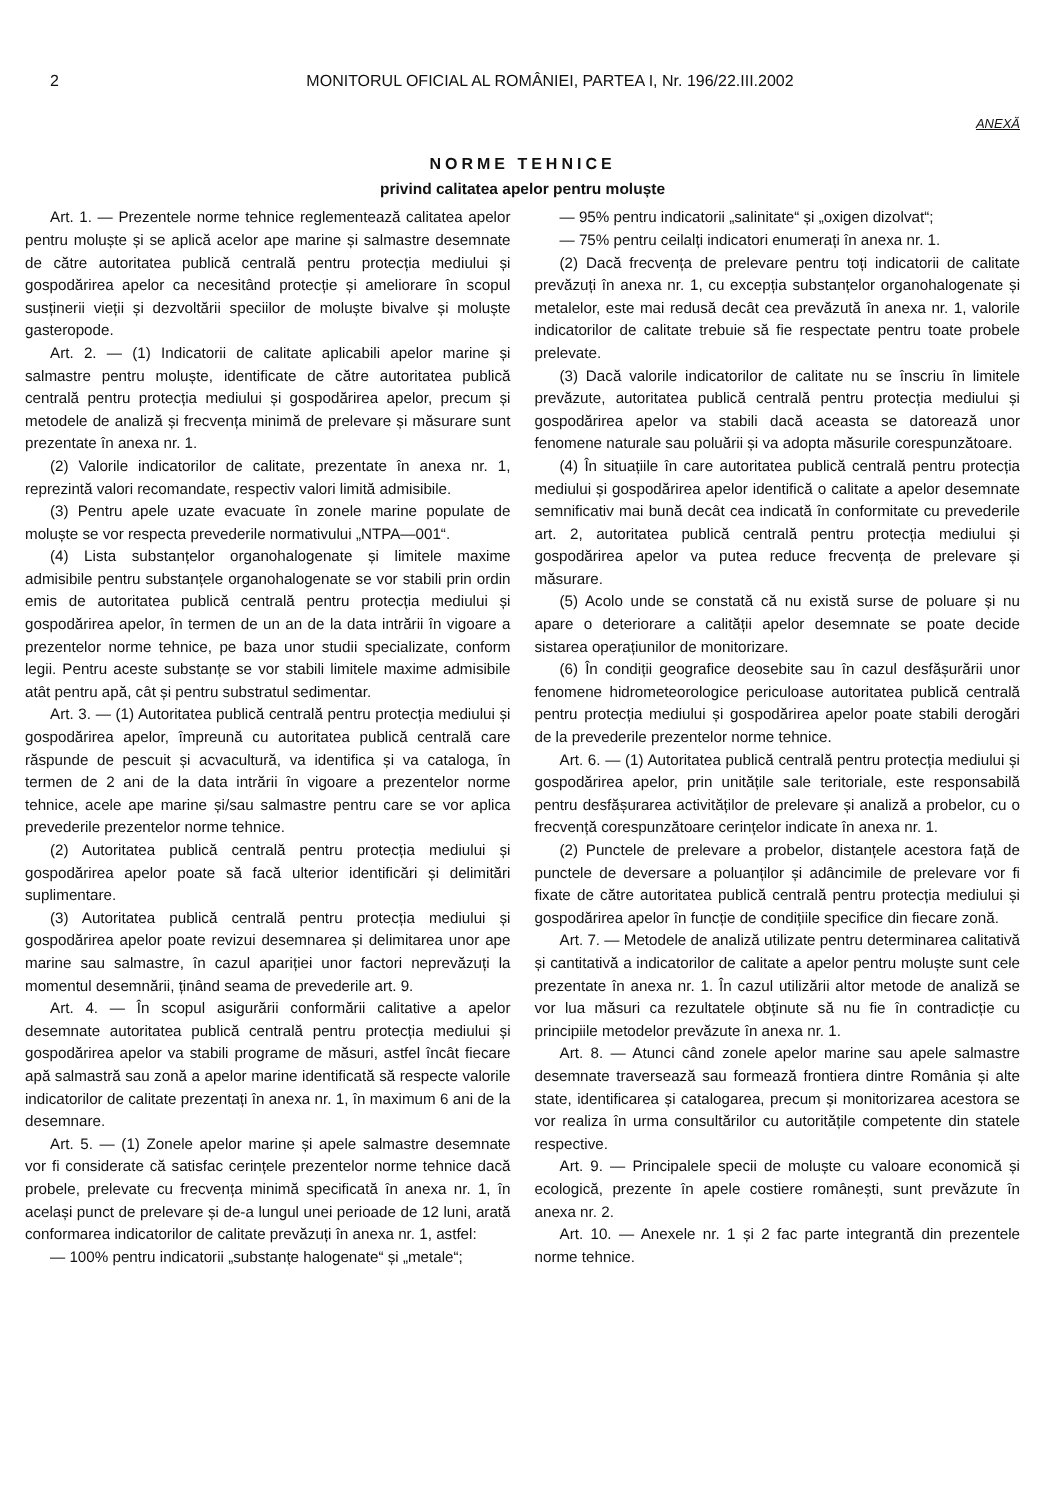2 MONITORUL OFICIAL AL ROMÂNIEI, PARTEA I, Nr. 196/22.III.2002
ANEXĂ
NORME TEHNICE
privind calitatea apelor pentru moluște
Art. 1. — Prezentele norme tehnice reglementează calitatea apelor pentru moluște și se aplică acelor ape marine și salmastre desemnate de către autoritatea publică centrală pentru protecția mediului și gospodărirea apelor ca necesitând protecție și ameliorare în scopul susținerii vieții și dezvoltării speciilor de moluște bivalve și moluște gasteropode.
Art. 2. — (1) Indicatorii de calitate aplicabili apelor marine și salmastre pentru moluște, identificate de către autoritatea publică centrală pentru protecția mediului și gospodărirea apelor, precum și metodele de analiză și frecvența minimă de prelevare și măsurare sunt prezentate în anexa nr. 1.
(2) Valorile indicatorilor de calitate, prezentate în anexa nr. 1, reprezintă valori recomandate, respectiv valori limită admisibile.
(3) Pentru apele uzate evacuate în zonele marine populate de moluște se vor respecta prevederile normativului „NTPA—001“.
(4) Lista substanțelor organohalogenate și limitele maxime admisibile pentru substanțele organohalogenate se vor stabili prin ordin emis de autoritatea publică centrală pentru protecția mediului și gospodărirea apelor, în termen de un an de la data intrării în vigoare a prezentelor norme tehnice, pe baza unor studii specializate, conform legii. Pentru aceste substanțe se vor stabili limitele maxime admisibile atât pentru apă, cât și pentru substratul sedimentar.
Art. 3. — (1) Autoritatea publică centrală pentru protecția mediului și gospodărirea apelor, împreună cu autoritatea publică centrală care răspunde de pescuit și acvacultură, va identifica și va cataloga, în termen de 2 ani de la data intrării în vigoare a prezentelor norme tehnice, acele ape marine și/sau salmastre pentru care se vor aplica prevederile prezentelor norme tehnice.
(2) Autoritatea publică centrală pentru protecția mediului și gospodărirea apelor poate să facă ulterior identificări și delimitări suplimentare.
(3) Autoritatea publică centrală pentru protecția mediului și gospodărirea apelor poate revizui desemnarea și delimitarea unor ape marine sau salmastre, în cazul apariției unor factori neprevăzuți la momentul desemnării, ținând seama de prevederile art. 9.
Art. 4. — În scopul asigurării conformării calitative a apelor desemnate autoritatea publică centrală pentru protecția mediului și gospodărirea apelor va stabili programe de măsuri, astfel încât fiecare apă salmastră sau zonă a apelor marine identificată să respecte valorile indicatorilor de calitate prezentați în anexa nr. 1, în maximum 6 ani de la desemnare.
Art. 5. — (1) Zonele apelor marine și apele salmastre desemnate vor fi considerate că satisfac cerințele prezentelor norme tehnice dacă probele, prelevate cu frecvența minimă specificată în anexa nr. 1, în același punct de prelevare și de-a lungul unei perioade de 12 luni, arată conformarea indicatorilor de calitate prevăzuți în anexa nr. 1, astfel:
— 100% pentru indicatorii „substanțe halogenate“ și „metale“;
— 95% pentru indicatorii „salinitate“ și „oxigen dizolvat“;
— 75% pentru ceilalți indicatori enumerați în anexa nr. 1.
(2) Dacă frecvența de prelevare pentru toți indicatorii de calitate prevăzuți în anexa nr. 1, cu excepția substanțelor organohalogenate și metalelor, este mai redusă decât cea prevăzută în anexa nr. 1, valorile indicatorilor de calitate trebuie să fie respectate pentru toate probele prelevate.
(3) Dacă valorile indicatorilor de calitate nu se înscriu în limitele prevăzute, autoritatea publică centrală pentru protecția mediului și gospodărirea apelor va stabili dacă aceasta se datorează unor fenomene naturale sau poluării și va adopta măsurile corespunzătoare.
(4) În situațiile în care autoritatea publică centrală pentru protecția mediului și gospodărirea apelor identifică o calitate a apelor desemnate semnificativ mai bună decât cea indicată în conformitate cu prevederile art. 2, autoritatea publică centrală pentru protecția mediului și gospodărirea apelor va putea reduce frecvența de prelevare și măsurare.
(5) Acolo unde se constată că nu există surse de poluare și nu apare o deteriorare a calității apelor desemnate se poate decide sistarea operațiunilor de monitorizare.
(6) În condiții geografice deosebite sau în cazul desfășurării unor fenomene hidrometeorologice periculoase autoritatea publică centrală pentru protecția mediului și gospodărirea apelor poate stabili derogări de la prevederile prezentelor norme tehnice.
Art. 6. — (1) Autoritatea publică centrală pentru protecția mediului și gospodărirea apelor, prin unitățile sale teritoriale, este responsabilă pentru desfășurarea activităților de prelevare și analiză a probelor, cu o frecvență corespunzătoare cerințelor indicate în anexa nr. 1.
(2) Punctele de prelevare a probelor, distanțele acestora față de punctele de deversare a poluanților și adâncimile de prelevare vor fi fixate de către autoritatea publică centrală pentru protecția mediului și gospodărirea apelor în funcție de condițiile specifice din fiecare zonă.
Art. 7. — Metodele de analiză utilizate pentru determinarea calitativă și cantitativă a indicatorilor de calitate a apelor pentru moluște sunt cele prezentate în anexa nr. 1. În cazul utilizării altor metode de analiză se vor lua măsuri ca rezultatele obținute să nu fie în contradicție cu principiile metodelor prevăzute în anexa nr. 1.
Art. 8. — Atunci când zonele apelor marine sau apele salmastre desemnate traversează sau formează frontiera dintre România și alte state, identificarea și catalogarea, precum și monitorizarea acestora se vor realiza în urma consultărilor cu autoritățile competente din statele respective.
Art. 9. — Principalele specii de moluște cu valoare economică și ecologică, prezente în apele costiere românești, sunt prevăzute în anexa nr. 2.
Art. 10. — Anexele nr. 1 și 2 fac parte integrantă din prezentele norme tehnice.